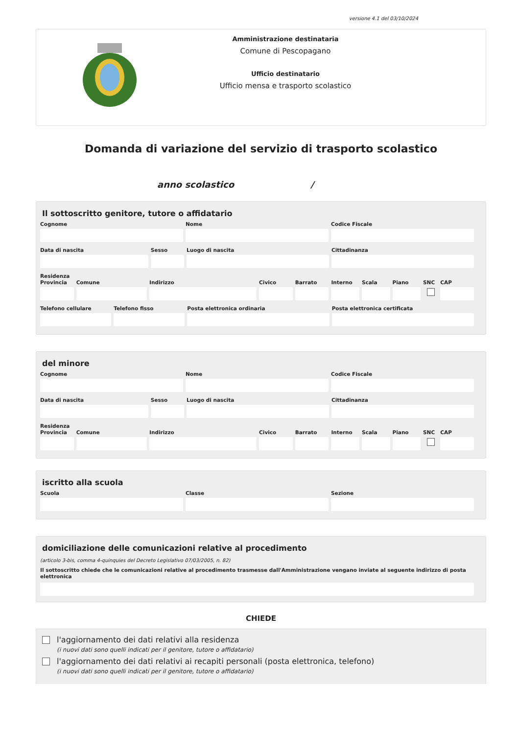versione 4.1 del 03/10/2024
Amministrazione destinataria
Comune di Pescopagano
Ufficio destinatario
Ufficio mensa e trasporto scolastico
Domanda di variazione del servizio di trasporto scolastico
anno scolastico /
Il sottoscritto genitore, tutore o affidatario
Cognome Nome Codice Fiscale
Data di nascita Sesso Luogo di nascita Cittadinanza
Residenza
Provincia Comune Indirizzo Civico Barrato Interno Scala Piano SNC CAP
Telefono cellulare Telefono fisso Posta elettronica ordinaria Posta elettronica certificata
del minore
Cognome Nome Codice Fiscale
Data di nascita Sesso Luogo di nascita Cittadinanza
Residenza
Provincia Comune Indirizzo Civico Barrato Interno Scala Piano SNC CAP
iscritto alla scuola
Scuola Classe Sezione
domiciliazione delle comunicazioni relative al procedimento
(articolo 3-bis, comma 4-quinquies del Decreto Legislativo 07/03/2005, n. 82)
Il sottoscritto chiede che le comunicazioni relative al procedimento trasmesse dall'Amministrazione vengano inviate al seguente indirizzo di posta elettronica
CHIEDE
l'aggiornamento dei dati relativi alla residenza
(i nuovi dati sono quelli indicati per il genitore, tutore o affidatario)
l'aggiornamento dei dati relativi ai recapiti personali (posta elettronica, telefono)
(i nuovi dati sono quelli indicati per il genitore, tutore o affidatario)